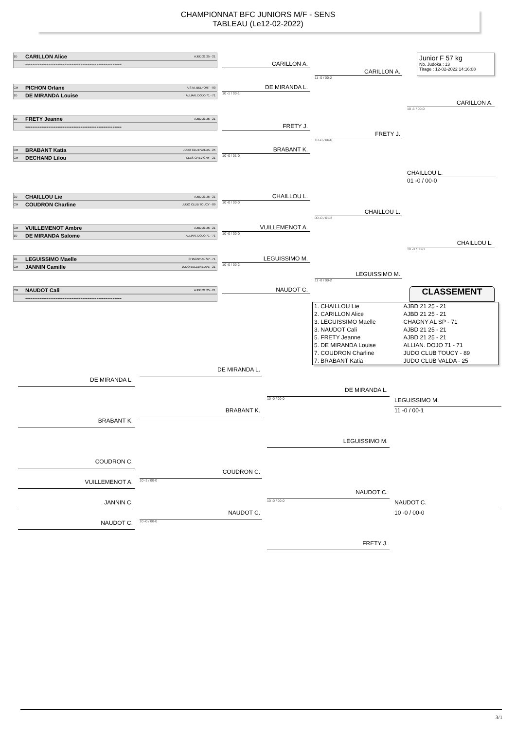CHAMPIONNAT BFC JUNIORS M/F - SENS
TABLEAU (Le12-02-2022)
Junior F 57 kg
Nb. Judoka : 13
Tirage : 12-02-2022 14:16:08
1D CARILLON Alice AJBD 21 25 - 21
CARILLON A.
------------------------------------------------------
CARILLON A.
11 -0 / 00-2
CM PICHON Orlane A.S.M. BELFORT - 90
DE MIRANDA L.
1D DE MIRANDA Louise ALLIAN. DOJO 71 - 71
10 -1 / 00-1
CARILLON A.
10 -1 / 00-0
1D FRETY Jeanne AJBD 21 25 - 21
------------------------------------------------------
FRETY J.
FRETY J.
10 -0 / 00-0
CM BRABANT Katia JUDO CLUB VALDA - 25
BRABANT K.
CM DECHAND Lilou CLES CHEVIGNY - 21
10 -0 / 01-0
CHAILLOU L.
01 -0 / 00-0
2D CHAILLOU Lie AJBD 21 25 - 21
CHAILLOU L.
CM COUDRON Charline JUDO CLUB TOUCY - 89
10 -0 / 00-0
CHAILLOU L.
00 -0 / 01-3
CM VUILLEMENOT Ambre AJBD 21 25 - 21
VUILLEMENOT A.
1D DE MIRANDA Salome ALLIAN. DOJO 71 - 71
10 -0 / 00-0
CHAILLOU L.
10 -0 / 00-0
2D LEGUISSIMO Maelle CHAGNY AL SP - 71
LEGUISSIMO M.
CM JANNIN Camille JUDO BELLENEUVE - 21
10 -0 / 00-2
LEGUISSIMO M.
11 -0 / 00-2
CM NAUDOT Cali AJBD 21 25 - 21
NAUDOT C.
CLASSEMENT
------------------------------------------------------
| 1. CHAILLOU Lie | AJBD 21 25 - 21 |
| 2. CARILLON Alice | AJBD 21 25 - 21 |
| 3. LEGUISSIMO Maelle | CHAGNY AL SP - 71 |
| 3. NAUDOT Cali | AJBD 21 25 - 21 |
| 5. FRETY Jeanne | AJBD 21 25 - 21 |
| 5. DE MIRANDA Louise | ALLIAN. DOJO 71 - 71 |
| 7. COUDRON Charline | JUDO CLUB TOUCY - 89 |
| 7. BRABANT Katia | JUDO CLUB VALDA - 25 |
DE MIRANDA L.
DE MIRANDA L.
DE MIRANDA L.
10 -0 / 00-0
LEGUISSIMO M.
11 -0 / 00-1
BRABANT K.
BRABANT K.
LEGUISSIMO M.
COUDRON C.
COUDRON C.
10 -1 / 00-0
VUILLEMENOT A.
NAUDOT C.
10 -0 / 00-0
NAUDOT C.
10 -0 / 00-0
JANNIN C.
NAUDOT C.
10 -0 / 00-0
NAUDOT C.
FRETY J.
3/1